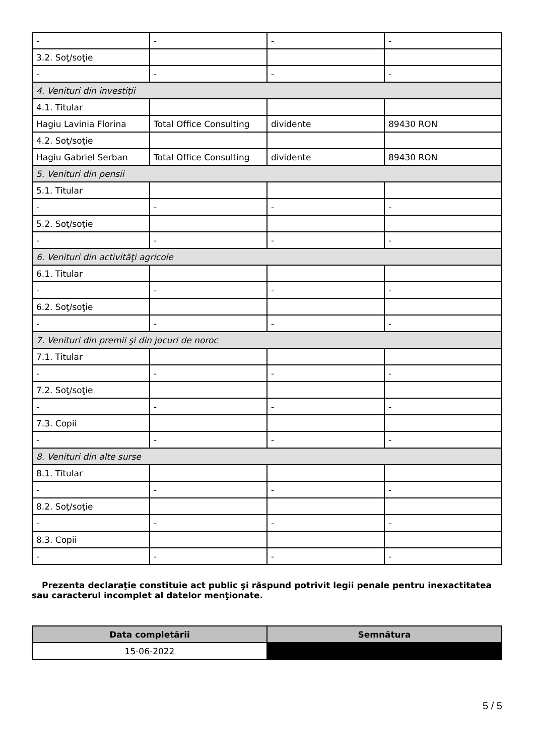| - | - | - | - |
| 3.2. Soţ/soţie | | | |
| - | - | - | - |
| 4. Venituri din investiţii | | | |
| 4.1. Titular | | | |
| Hagiu Lavinia Florina | Total Office Consulting | dividente | 89430 RON |
| 4.2. Soţ/soţie | | | |
| Hagiu Gabriel Serban | Total Office Consulting | dividente | 89430 RON |
| 5. Venituri din pensii | | | |
| 5.1. Titular | | | |
| - | - | - | - |
| 5.2. Soţ/soţie | | | |
| - | - | - | - |
| 6. Venituri din activităţi agricole | | | |
| 6.1. Titular | | | |
| - | - | - | - |
| 6.2. Soţ/soţie | | | |
| - | - | - | - |
| 7. Venituri din premii şi din jocuri de noroc | | | |
| 7.1. Titular | | | |
| - | - | - | - |
| 7.2. Soţ/soţie | | | |
| - | - | - | - |
| 7.3. Copii | | | |
| - | - | - | - |
| 8. Venituri din alte surse | | | |
| 8.1. Titular | | | |
| - | - | - | - |
| 8.2. Soţ/soţie | | | |
| - | - | - | - |
| 8.3. Copii | | | |
| - | - | - | - |
Prezenta declaraţie constituie act public şi răspund potrivit legii penale pentru inexactitatea sau caracterul incomplet al datelor menţionate.
| Data completării | Semnătura |
| --- | --- |
| 15-06-2022 | |
5 / 5